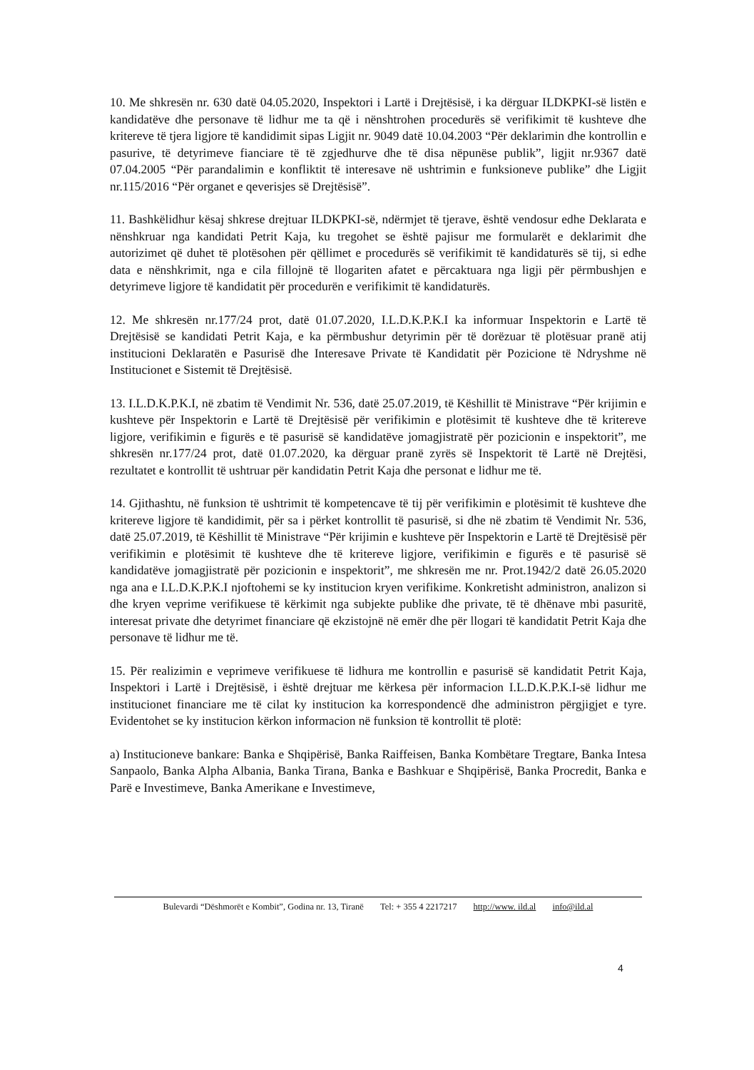10. Me shkresën nr. 630 datë 04.05.2020, Inspektori i Lartë i Drejtësisë, i ka dërguar ILDKPKI-së listën e kandidatëve dhe personave të lidhur me ta që i nënshtrohen procedurës së verifikimit të kushteve dhe kritereve të tjera ligjore të kandidimit sipas Ligjit nr. 9049 datë 10.04.2003 “Për deklarimin dhe kontrollin e pasurive, të detyrimeve fianciare të të zgjedhurve dhe të disa nëpunëse publik”, ligjit nr.9367 datë 07.04.2005 “Për parandalimin e konfliktit të interesave në ushtrimin e funksioneve publike” dhe Ligjit nr.115/2016 “Për organet e qeverisjes së Drejtësisë”.
11. Bashkëlidhur kësaj shkrese drejtuar ILDKPKI-së, ndërmjet të tjerave, është vendosur edhe Deklarata e nënshkruar nga kandidati Petrit Kaja, ku tregohet se është pajisur me formularët e deklarimit dhe autorizimet që duhet të plotësohen për qëllimet e procedurës së verifikimit të kandidaturës së tij, si edhe data e nënshkrimit, nga e cila fillojnë të llogariten afatet e përcaktuara nga ligji për përmbushjen e detyrimeve ligjore të kandidatit për procedurën e verifikimit të kandidaturës.
12. Me shkresën nr.177/24 prot, datë 01.07.2020, I.L.D.K.P.K.I ka informuar Inspektorin e Lartë të Drejtësisë se kandidati Petrit Kaja, e ka përmbushur detyrimin për të dorëzuar të plotësuar pranë atij institucioni Deklaratën e Pasurisë dhe Interesave Private të Kandidatit për Pozicione të Ndryshme në Institucionet e Sistemit të Drejtësisë.
13. I.L.D.K.P.K.I, në zbatim të Vendimit Nr. 536, datë 25.07.2019, të Këshillit të Ministrave “Për krijimin e kushteve për Inspektorin e Lartë të Drejtësisë për verifikimin e plotësimit të kushteve dhe të kritereve ligjore, verifikimin e figurës e të pasurisë së kandidatëve jomagjistratë për pozicionin e inspektorit”, me shkresën nr.177/24 prot, datë 01.07.2020, ka dërguar pranë zyrës së Inspektorit të Lartë në Drejtësi, rezultatet e kontrollit të ushtruar për kandidatin Petrit Kaja dhe personat e lidhur me të.
14. Gjithashtu, në funksion të ushtrimit të kompetencave të tij për verifikimin e plotësimit të kushteve dhe kritereve ligjore të kandidimit, për sa i përket kontrollit të pasurisë, si dhe në zbatim të Vendimit Nr. 536, datë 25.07.2019, të Këshillit të Ministrave “Për krijimin e kushteve për Inspektorin e Lartë të Drejtësisë për verifikimin e plotësimit të kushteve dhe të kritereve ligjore, verifikimin e figurës e të pasurisë së kandidatëve jomagjistratë për pozicionin e inspektorit”, me shkresën me nr. Prot.1942/2 datë 26.05.2020 nga ana e I.L.D.K.P.K.I njoftohemi se ky institucion kryen verifikime. Konkretisht administron, analizon si dhe kryen veprime verifikuese të kërkimit nga subjekte publike dhe private, të të dhënave mbi pasuritë, interesat private dhe detyrimet financiare që ekzistojnë në emër dhe për llogari të kandidatit Petrit Kaja dhe personave të lidhur me të.
15. Për realizimin e veprimeve verifikuese të lidhura me kontrollin e pasurisë së kandidatit Petrit Kaja, Inspektori i Lartë i Drejtësisë, i është drejtuar me kërkesa për informacion I.L.D.K.P.K.I-së lidhur me institucionet financiare me të cilat ky institucion ka korrespondencë dhe administron përgjigjet e tyre. Evidentohet se ky institucion kërkon informacion në funksion të kontrollit të plotë:
a) Institucioneve bankare: Banka e Shqipërisë, Banka Raiffeisen, Banka Kombëtare Tregtare, Banka Intesa Sanpaolo, Banka Alpha Albania, Banka Tirana, Banka e Bashkuar e Shqipërisë, Banka Procredit, Banka e Parë e Investimeve, Banka Amerikane e Investimeve,
Bulevardi “Dëshmorët e Kombit”, Godina nr. 13, Tiranë Tel: + 355 4 2217217 http://www. ild.al info@ild.al
4